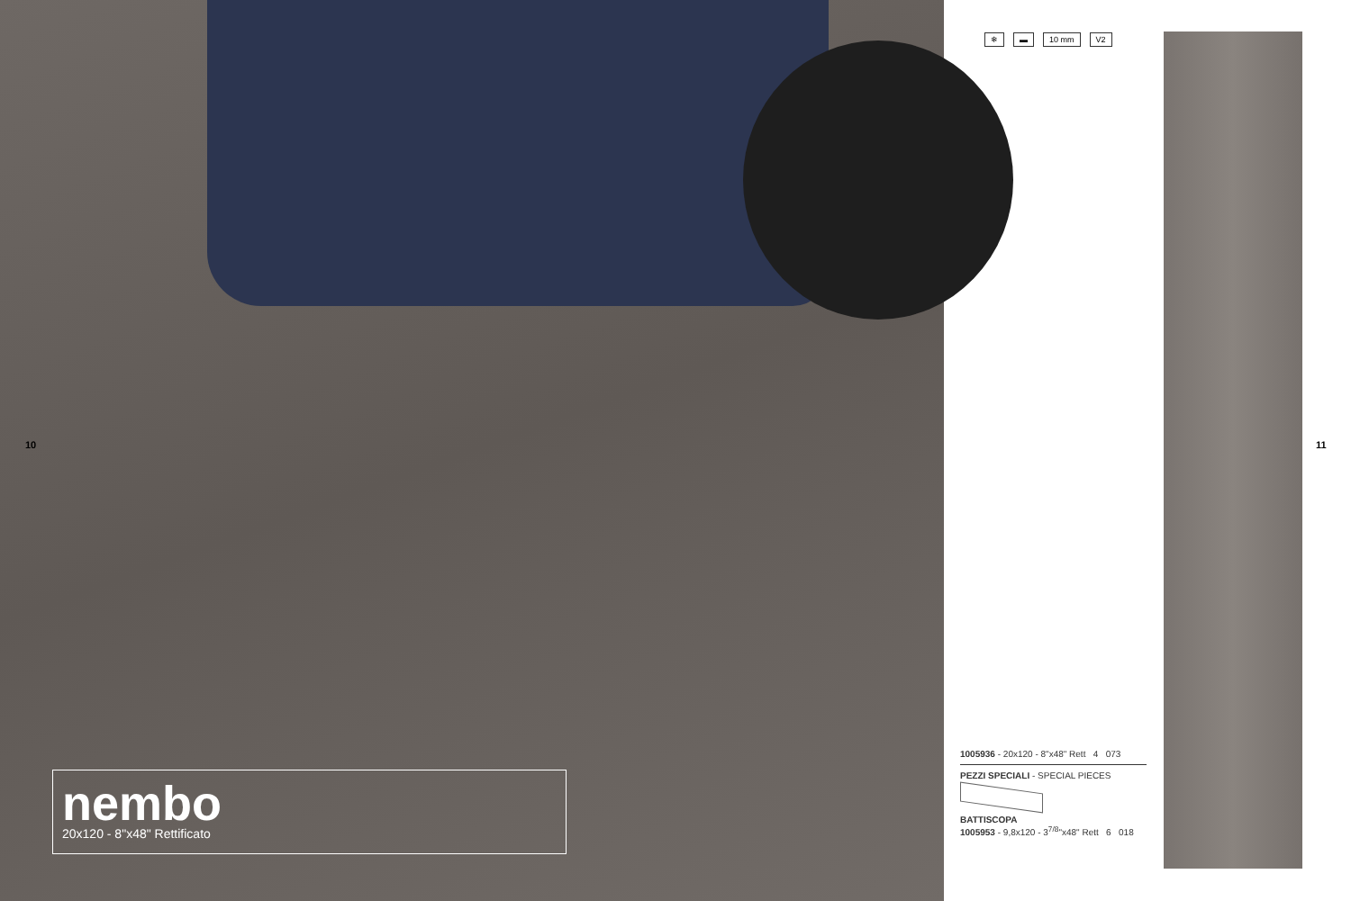10
nembo
20x120 - 8"x48" Rettificato
❄ ▬ 10 mm V2
1005936 - 20x120 - 8"x48" Rett 4 073
PEZZI SPECIALI - SPECIAL PIECES
BATTISCOPA
1005953 - 9,8x120 - 3<sup>7/8</sup>"x48" Rett 6 018
11